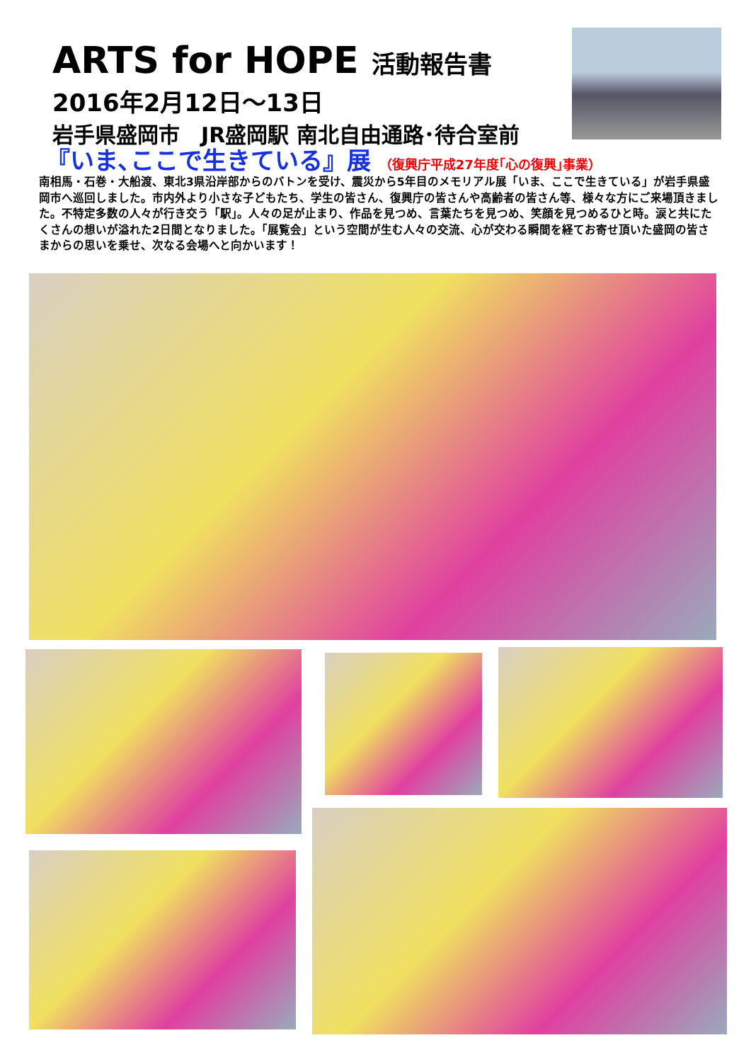ARTS for HOPE 活動報告書
2016年2月12日～13日
岩手県盛岡市　JR盛岡駅 南北自由通路･待合室前
『いま､ここで生きている』展 （復興庁平成27年度｢心の復興｣事業）
南相馬・石巻・大船渡、東北3県沿岸部からのバトンを受け、震災から5年目のメモリアル展「いま、ここで生きている」が岩手県盛岡市へ巡回しました。市内外より小さな子どもたち、学生の皆さん、復興庁の皆さんや高齢者の皆さん等、様々な方にご来場頂きました。不特定多数の人々が行き交う「駅」。人々の足が止まり、作品を見つめ、言葉たちを見つめ、笑顔を見つめるひと時。涙と共にたくさんの想いが溢れた2日間となりました。「展覧会」という空間が生む人々の交流、心が交わる瞬間を経てお寄せ頂いた盛岡の皆さまからの思いを乗せ、次なる会場へと向かいます！